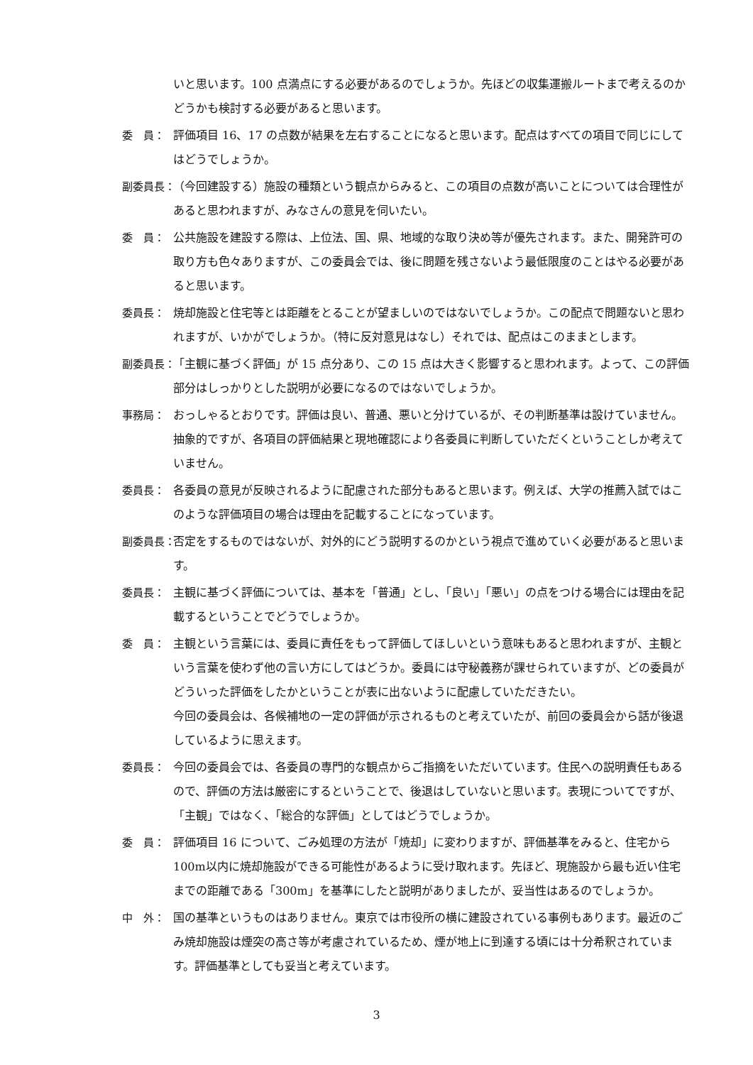いと思います。100 点満点にする必要があるのでしょうか。先ほどの収集運搬ルートまで考えるのかどうかも検討する必要があると思います。
委　員： 評価項目 16、17 の点数が結果を左右することになると思います。配点はすべての項目で同じにしてはどうでしょうか。
副委員長： （今回建設する）施設の種類という観点からみると、この項目の点数が高いことについては合理性があると思われますが、みなさんの意見を伺いたい。
委　員： 公共施設を建設する際は、上位法、国、県、地域的な取り決め等が優先されます。また、開発許可の取り方も色々ありますが、この委員会では、後に問題を残さないよう最低限度のことはやる必要があると思います。
委員長： 焼却施設と住宅等とは距離をとることが望ましいのではないでしょうか。この配点で問題ないと思われますが、いかがでしょうか。（特に反対意見はなし）それでは、配点はこのままとします。
副委員長： 「主観に基づく評価」が 15 点分あり、この 15 点は大きく影響すると思われます。よって、この評価部分はしっかりとした説明が必要になるのではないでしょうか。
事務局： おっしゃるとおりです。評価は良い、普通、悪いと分けているが、その判断基準は設けていません。抽象的ですが、各項目の評価結果と現地確認により各委員に判断していただくということしか考えていません。
委員長： 各委員の意見が反映されるように配慮された部分もあると思います。例えば、大学の推薦入試ではこのような評価項目の場合は理由を記載することになっています。
副委員長： 否定をするものではないが、対外的にどう説明するのかという視点で進めていく必要があると思います。
委員長： 主観に基づく評価については、基本を「普通」とし、「良い」「悪い」の点をつける場合には理由を記載するということでどうでしょうか。
委　員： 主観という言葉には、委員に責任をもって評価してほしいという意味もあると思われますが、主観という言葉を使わず他の言い方にしてはどうか。委員には守秘義務が課せられていますが、どの委員がどういった評価をしたかということが表に出ないように配慮していただきたい。
今回の委員会は、各候補地の一定の評価が示されるものと考えていたが、前回の委員会から話が後退しているように思えます。
委員長： 今回の委員会では、各委員の専門的な観点からご指摘をいただいています。住民への説明責任もあるので、評価の方法は厳密にするということで、後退はしていないと思います。表現についてですが、「主観」ではなく、「総合的な評価」としてはどうでしょうか。
委　員： 評価項目 16 について、ごみ処理の方法が「焼却」に変わりますが、評価基準をみると、住宅から 100m以内に焼却施設ができる可能性があるように受け取れます。先ほど、現施設から最も近い住宅までの距離である「300m」を基準にしたと説明がありましたが、妥当性はあるのでしょうか。
中　外： 国の基準というものはありません。東京では市役所の横に建設されている事例もあります。最近のごみ焼却施設は煙突の高さ等が考慮されているため、煙が地上に到達する頃には十分希釈されています。評価基準としても妥当と考えています。
3